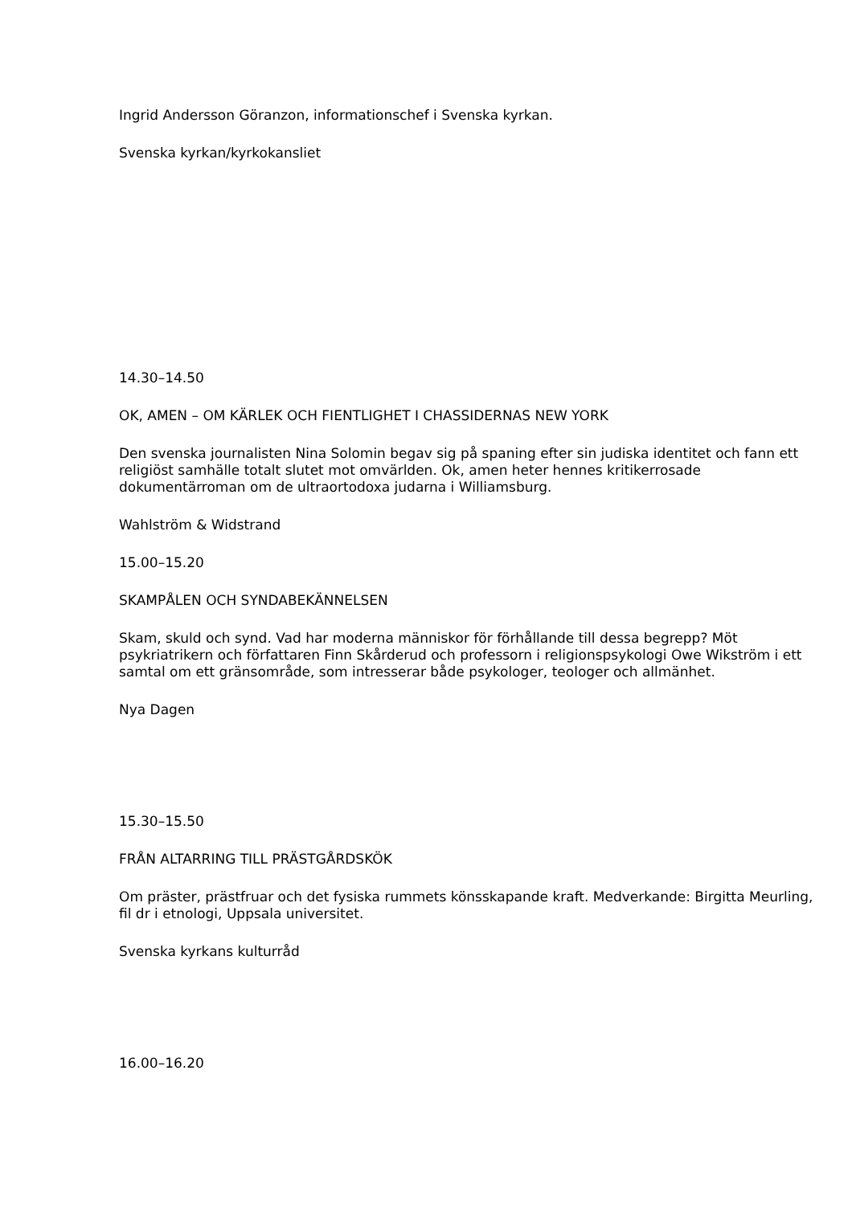Ingrid Andersson Göranzon, informationschef i Svenska kyrkan.
Svenska kyrkan/kyrkokansliet
14.30–14.50
OK, AMEN – OM KÄRLEK OCH FIENTLIGHET I CHASSIDERNAS NEW YORK
Den svenska journalisten Nina Solomin begav sig på spaning efter sin judiska identitet och fann ett religiöst samhälle totalt slutet mot omvärlden. Ok, amen heter hennes kritikerrosade dokumentärroman om de ultraortodoxa judarna i Williamsburg.
Wahlström & Widstrand
15.00–15.20
SKAMPÅLEN OCH SYNDABEKÄNNELSEN
Skam, skuld och synd. Vad har moderna människor för förhållande till dessa begrepp? Möt psykriatrikern och författaren Finn Skårderud och professorn i religionspsykologi Owe Wikström i ett samtal om ett gränsområde, som intresserar både psykologer, teologer och allmänhet.
Nya Dagen
15.30–15.50
FRÅN ALTARRING TILL PRÄSTGÅRDSKÖK
Om präster, prästfruar och det fysiska rummets könsskapande kraft. Medverkande: Birgitta Meurling, fil dr i etnologi, Uppsala universitet.
Svenska kyrkans kulturråd
16.00–16.20